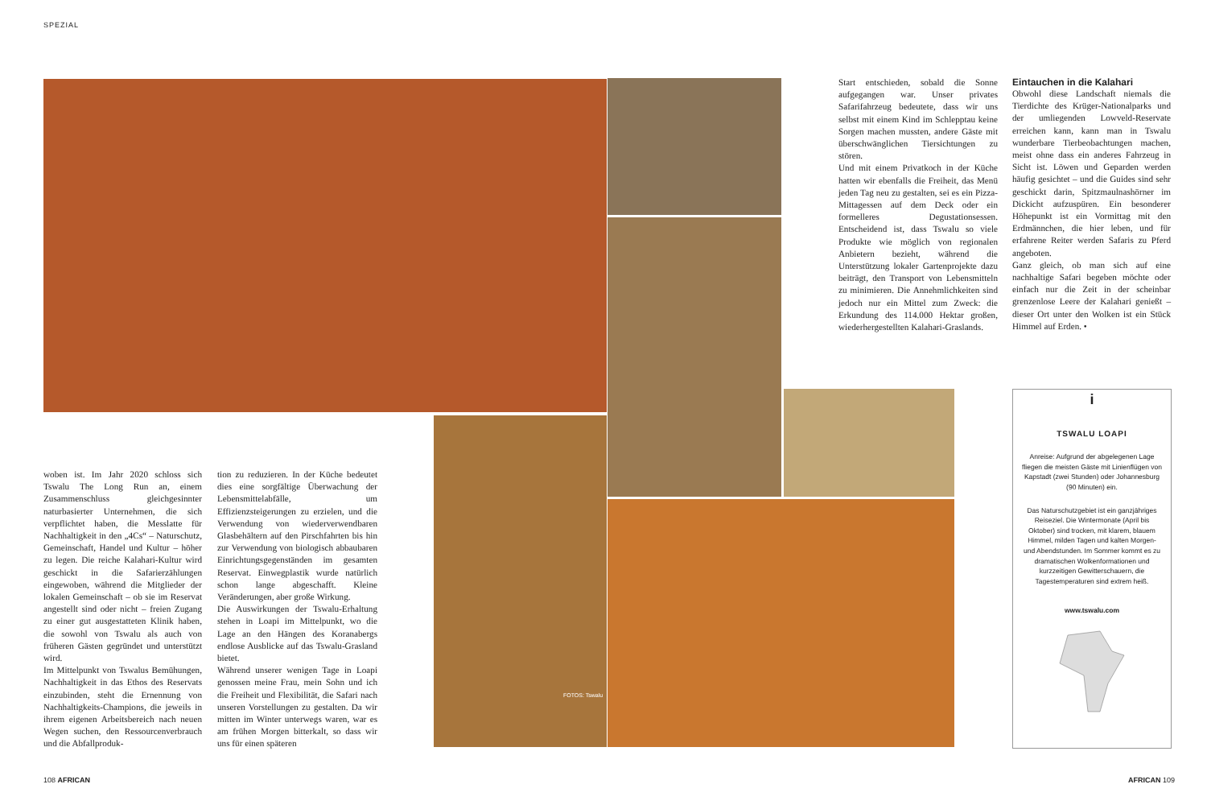SPEZIAL
FOTOS: Tswalu
woben ist. Im Jahr 2020 schloss sich Tswalu The Long Run an, einem Zusammenschluss gleichgesinnter naturbasierter Unternehmen, die sich verpflichtet haben, die Messlatte für Nachhaltigkeit in den „4Cs“ – Naturschutz, Gemeinschaft, Handel und Kultur – höher zu legen. Die reiche Kalahari-Kultur wird geschickt in die Safarierzählungen eingewoben, während die Mitglieder der lokalen Gemeinschaft – ob sie im Reservat angestellt sind oder nicht – freien Zugang zu einer gut ausgestatteten Klinik haben, die sowohl von Tswalu als auch von früheren Gästen gegründet und unterstützt wird.
Im Mittelpunkt von Tswalus Bemühungen, Nachhaltigkeit in das Ethos des Reservats einzubinden, steht die Ernennung von Nachhaltigkeits-Champions, die jeweils in ihrem eigenen Arbeitsbereich nach neuen Wegen suchen, den Ressourcenverbrauch und die Abfallproduk-
tion zu reduzieren. In der Küche bedeutet dies eine sorgfältige Überwachung der Lebensmittelabfälle, um Effizienzsteigerungen zu erzielen, und die Verwendung von wiederverwendbaren Glasbehältern auf den Pirschfahrten bis hin zur Verwendung von biologisch abbaubaren Einrichtungsgegenständen im gesamten Reservat. Einwegplastik wurde natürlich schon lange abgeschafft. Kleine Veränderungen, aber große Wirkung.
Die Auswirkungen der Tswalu-Erhaltung stehen in Loapi im Mittelpunkt, wo die Lage an den Hängen des Koranabergs endlose Ausblicke auf das Tswalu-Grasland bietet.
Während unserer wenigen Tage in Loapi genossen meine Frau, mein Sohn und ich die Freiheit und Flexibilität, die Safari nach unseren Vorstellungen zu gestalten. Da wir mitten im Winter unterwegs waren, war es am frühen Morgen bitterkalt, so dass wir uns für einen späteren
Start entschieden, sobald die Sonne aufgegangen war. Unser privates Safarifahrzeug bedeutete, dass wir uns selbst mit einem Kind im Schlepptau keine Sorgen machen mussten, andere Gäste mit überschwänglichen Tiersichtungen zu stören.
Und mit einem Privatkoch in der Küche hatten wir ebenfalls die Freiheit, das Menü jeden Tag neu zu gestalten, sei es ein Pizza-Mittagessen auf dem Deck oder ein formelleres Degustationsessen. Entscheidend ist, dass Tswalu so viele Produkte wie möglich von regionalen Anbietern bezieht, während die Unterstützung lokaler Gartenprojekte dazu beiträgt, den Transport von Lebensmitteln zu minimieren. Die Annehmlichkeiten sind jedoch nur ein Mittel zum Zweck: die Erkundung des 114.000 Hektar großen, wiederhergestellten Kalahari-Graslands.
Eintauchen in die Kalahari
Obwohl diese Landschaft niemals die Tierdichte des Krüger-Nationalparks und der umliegenden Lowveld-Reservate erreichen kann, kann man in Tswalu wunderbare Tierbeobachtungen machen, meist ohne dass ein anderes Fahrzeug in Sicht ist. Löwen und Geparden werden häufig gesichtet – und die Guides sind sehr geschickt darin, Spitzmaulnashörner im Dickicht aufzuspüren. Ein besonderer Höhepunkt ist ein Vormittag mit den Erdmännchen, die hier leben, und für erfahrene Reiter werden Safaris zu Pferd angeboten.
Ganz gleich, ob man sich auf eine nachhaltige Safari begeben möchte oder einfach nur die Zeit in der scheinbar grenzenlose Leere der Kalahari genießt – dieser Ort unter den Wolken ist ein Stück Himmel auf Erden. •
i
TSWALU LOAPI
Anreise: Aufgrund der abgelegenen Lage fliegen die meisten Gäste mit Linienflügen von Kapstadt (zwei Stunden) oder Johannesburg (90 Minuten) ein.
Das Naturschutzgebiet ist ein ganzjähriges Reiseziel. Die Wintermonate (April bis Oktober) sind trocken, mit klarem, blauem Himmel, milden Tagen und kalten Morgen- und Abendstunden. Im Sommer kommt es zu dramatischen Wolkenformationen und kurzzeitigen Gewitterschauern, die Tagestemperaturen sind extrem heiß.
www.tswalu.com
108 AFRICAN AFRICAN 109